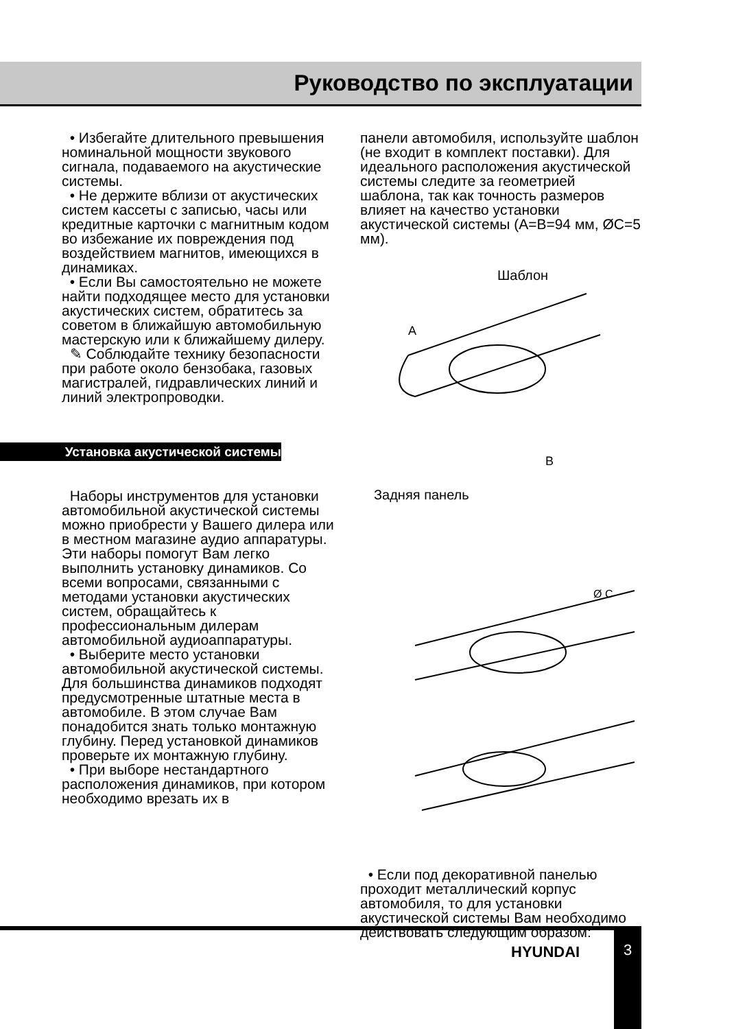Руководство по эксплуатации
• Избегайте длительного превышения номинальной мощности звукового сигнала, подаваемого на акустические системы.
• Не держите вблизи от акустических систем кассеты с записью, часы или кредитные карточки с магнитным кодом во избежание их повреждения под воздействием магнитов, имеющихся в динамиках.
• Если Вы самостоятельно не можете найти подходящее место для установки акустических систем, обратитесь за советом в ближайшую автомобильную мастерскую или к ближайшему дилеру.
✎ Соблюдайте технику безопасности при работе около бензобака, газовых магистралей, гидравлических линий и линий электропроводки.
Установка акустической системы
Наборы инструментов для установки автомобильной акустической системы можно приобрести у Вашего дилера или в местном магазине аудио аппаратуры. Эти наборы помогут Вам легко выполнить установку динамиков. Со всеми вопросами, связанными с методами установки акустических систем, обращайтесь к профессиональным дилерам автомобильной аудиоаппаратуры.
• Выберите место установки автомобильной акустической системы. Для большинства динамиков подходят предусмотренные штатные места в автомобиле. В этом случае Вам понадобится знать только монтажную глубину. Перед установкой динамиков проверьте их монтажную глубину.
• При выборе нестандартного расположения динамиков, при котором необходимо врезать их в
панели автомобиля, используйте шаблон (не входит в комплект поставки). Для идеального расположения акустической системы следите за геометрией шаблона, так как точность размеров влияет на качество установки акустической системы (A=B=94 мм, ØC=5 мм).
Шаблон
A
B
Задняя панель
Ø C
• Если под декоративной панелью проходит металлический корпус автомобиля, то для установки акустической системы Вам необходимо действовать следующим образом:
HYUNDAI
3